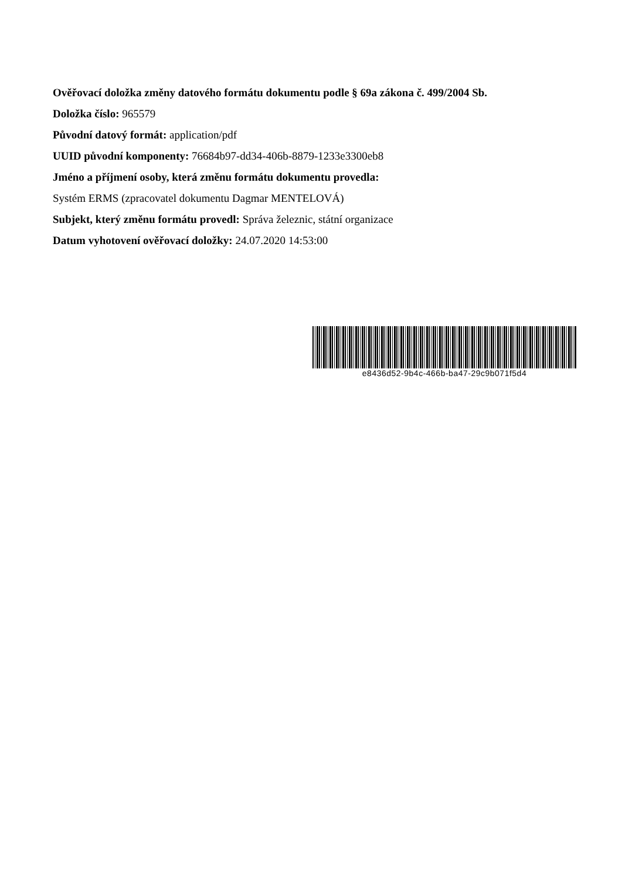Ověřovací doložka změny datového formátu dokumentu podle § 69a zákona č. 499/2004 Sb.
Doložka číslo: 965579
Původní datový formát: application/pdf
UUID původní komponenty: 76684b97-dd34-406b-8879-1233e3300eb8
Jméno a příjmení osoby, která změnu formátu dokumentu provedla:
Systém ERMS (zpracovatel dokumentu Dagmar MENTELOVÁ)
Subjekt, který změnu formátu provedl: Správa železnic, státní organizace
Datum vyhotovení ověřovací doložky: 24.07.2020 14:53:00
e8436d52-9b4c-466b-ba47-29c9b071f5d4